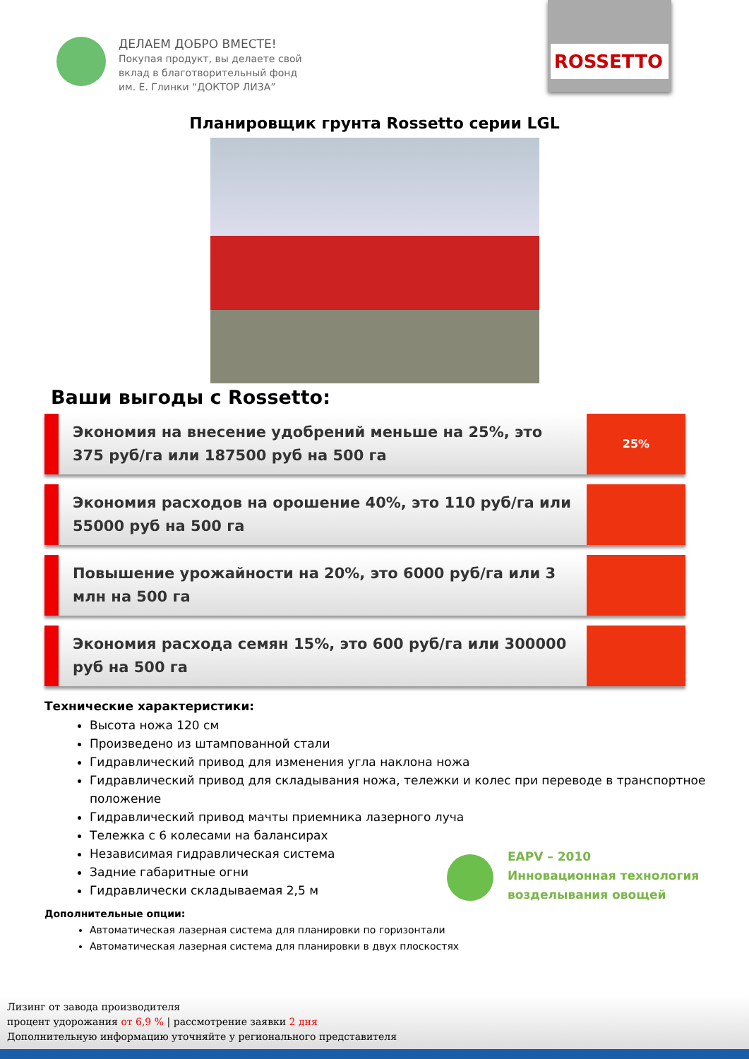ДЕЛАЕМ ДОБРО ВМЕСТЕ!
Покупая продукт, вы делаете свой
вклад в благотворительный фонд
им. Е. Глинки “ДОКТОР ЛИЗА”
ROSSETTO
Планировщик грунта Rossetto серии LGL
Ваши выгоды с Rossetto:
Экономия на внесение удобрений меньше на 25%, это 375 руб/га или 187500 руб на 500 га
25%
Экономия расходов на орошение 40%, это 110 руб/га или 55000 руб на 500 га
Повышение урожайности на 20%, это 6000 руб/га или 3 млн на 500 га
Экономия расхода семян 15%, это 600 руб/га или 300000 руб на 500 га
Технические характеристики:
Высота ножа 120 см
Произведено из штампованной стали
Гидравлический привод для изменения угла наклона ножа
Гидравлический привод для складывания ножа, тележки и колес при переводе в транспортное положение
Гидравлический привод мачты приемника лазерного луча
Тележка с 6 колесами на балансирах
Независимая гидравлическая система
Задние габаритные огни
Гидравлически складываемая 2,5 м
EAPV – 2010
Инновационная технология
возделывания овощей
Дополнительные опции:
Автоматическая лазерная система для планировки по горизонтали
Автоматическая лазерная система для планировки в двух плоскостях
Лизинг от завода производителя
процент удорожания от 6,9 % | рассмотрение заявки 2 дня
Дополнительную информацию уточняйте у регионального представителя